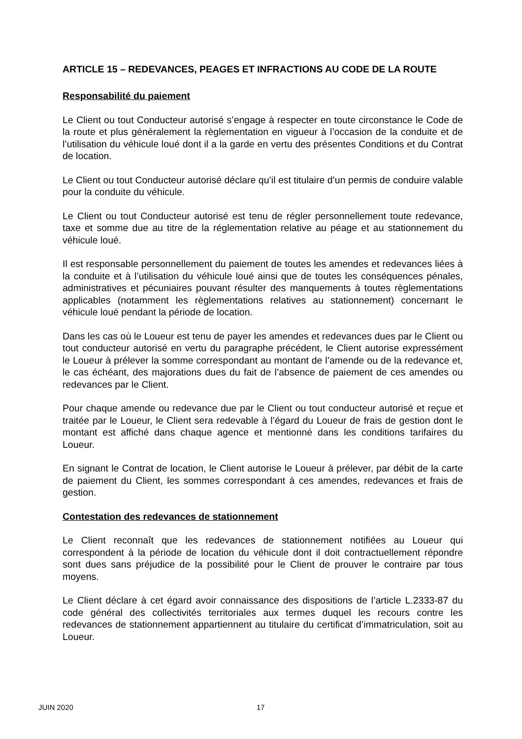ARTICLE 15 – REDEVANCES, PEAGES ET INFRACTIONS AU CODE DE LA ROUTE
Responsabilité du paiement
Le Client ou tout Conducteur autorisé s’engage à respecter en toute circonstance le Code de la route et plus généralement la règlementation en vigueur à l’occasion de la conduite et de l’utilisation du véhicule loué dont il a la garde en vertu des présentes Conditions et du Contrat de location.
Le Client ou tout Conducteur autorisé déclare qu’il est titulaire d’un permis de conduire valable pour la conduite du véhicule.
Le Client ou tout Conducteur autorisé est tenu de régler personnellement toute redevance, taxe et somme due au titre de la réglementation relative au péage et au stationnement du véhicule loué.
Il est responsable personnellement du paiement de toutes les amendes et redevances liées à la conduite et à l’utilisation du véhicule loué ainsi que de toutes les conséquences pénales, administratives et pécuniaires pouvant résulter des manquements à toutes règlementations applicables (notamment les règlementations relatives au stationnement) concernant le véhicule loué pendant la période de location.
Dans les cas où le Loueur est tenu de payer les amendes et redevances dues par le Client ou tout conducteur autorisé en vertu du paragraphe précédent, le Client autorise expressément le Loueur à prélever la somme correspondant au montant de l’amende ou de la redevance et, le cas échéant, des majorations dues du fait de l’absence de paiement de ces amendes ou redevances par le Client.
Pour chaque amende ou redevance due par le Client ou tout conducteur autorisé et reçue et traitée par le Loueur, le Client sera redevable à l’égard du Loueur de frais de gestion dont le montant est affiché dans chaque agence et mentionné dans les conditions tarifaires du Loueur.
En signant le Contrat de location, le Client autorise le Loueur à prélever, par débit de la carte de paiement du Client, les sommes correspondant à ces amendes, redevances et frais de gestion.
Contestation des redevances de stationnement
Le Client reconnaît que les redevances de stationnement notifiées au Loueur qui correspondent à la période de location du véhicule dont il doit contractuellement répondre sont dues sans préjudice de la possibilité pour le Client de prouver le contraire par tous moyens.
Le Client déclare à cet égard avoir connaissance des dispositions de l’article L.2333-87 du code général des collectivités territoriales aux termes duquel les recours contre les redevances de stationnement appartiennent au titulaire du certificat d’immatriculation, soit au Loueur.
JUIN 2020 17